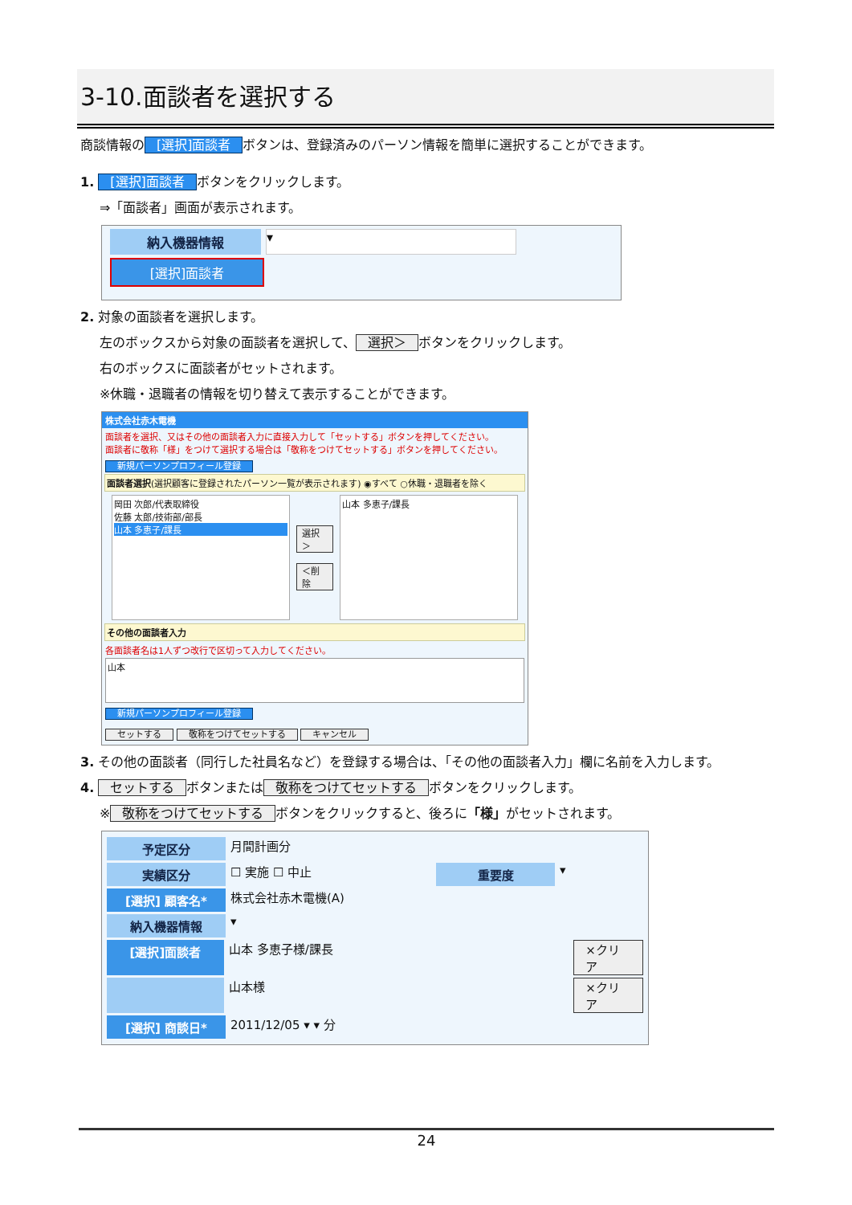3-10.面談者を選択する
商談情報の [選択]面談者 ボタンは、登録済みのパーソン情報を簡単に選択することができます。
1. [選択]面談者 ボタンをクリックします。
⇒「面談者」画面が表示されます。
納入機器情報
▾
[選択]面談者
2. 対象の面談者を選択します。
左のボックスから対象の面談者を選択して、 選択＞ ボタンをクリックします。
右のボックスに面談者がセットされます。
※休職・退職者の情報を切り替えて表示することができます。
株式会社赤木電機
面談者を選択、又はその他の面談者入力に直接入力して「セットする」ボタンを押してください。
面談者に敬称「様」をつけて選択する場合は「敬称をつけてセットする」ボタンを押してください。
新規パーソンプロフィール登録
面談者選択(選択顧客に登録されたパーソン一覧が表示されます) ◉すべて ○休職・退職者を除く
岡田 次郎/代表取締役
佐藤 太郎/技術部/部長
山本 多恵子/課長
選択＞
＜削除
山本 多恵子/課長
その他の面談者入力
各面談者名は1人ずつ改行で区切って入力してください。
山本
新規パーソンプロフィール登録
セットする 敬称をつけてセットする キャンセル
3. その他の面談者（同行した社員名など）を登録する場合は、「その他の面談者入力」欄に名前を入力します。
4. セットする ボタンまたは 敬称をつけてセットする ボタンをクリックします。
※ 敬称をつけてセットする ボタンをクリックすると、後ろに「様」がセットされます。
予定区分
月間計画分
実績区分
☐ 実施 ☐ 中止
重要度
▾
[選択] 顧客名*
株式会社赤木電機(A)
納入機器情報
▾
[選択]面談者
山本 多恵子様/課長 ×クリア
山本様 ×クリア
[選択] 商談日*
2011/12/05 ▾ ▾ 分
24